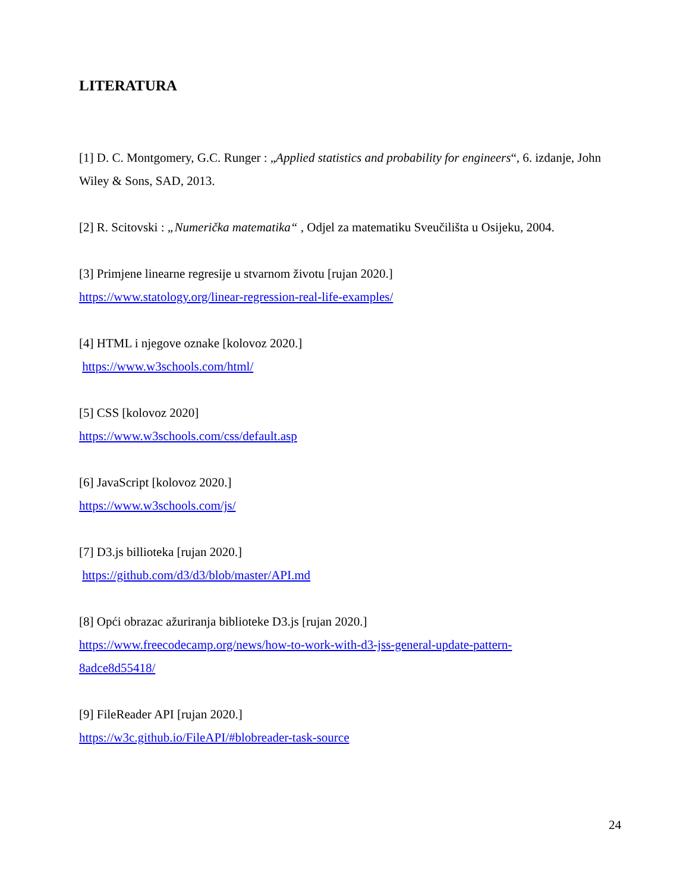LITERATURA
[1] D. C. Montgomery, G.C. Runger : „Applied statistics and probability for engineers“, 6. izdanje, John Wiley & Sons, SAD, 2013.
[2] R. Scitovski : „Numerička matematika“ , Odjel za matematiku Sveučilišta u Osijeku, 2004.
[3] Primjene linearne regresije u stvarnom životu [rujan 2020.]
https://www.statology.org/linear-regression-real-life-examples/
[4] HTML i njegove oznake [kolovoz 2020.]
https://www.w3schools.com/html/
[5] CSS [kolovoz 2020]
https://www.w3schools.com/css/default.asp
[6] JavaScript [kolovoz 2020.]
https://www.w3schools.com/js/
[7] D3.js billioteka [rujan 2020.]
https://github.com/d3/d3/blob/master/API.md
[8] Opći obrazac ažuriranja biblioteke D3.js [rujan 2020.]
https://www.freecodecamp.org/news/how-to-work-with-d3-jss-general-update-pattern-
8adce8d55418/
[9] FileReader API [rujan 2020.]
https://w3c.github.io/FileAPI/#blobreader-task-source
24